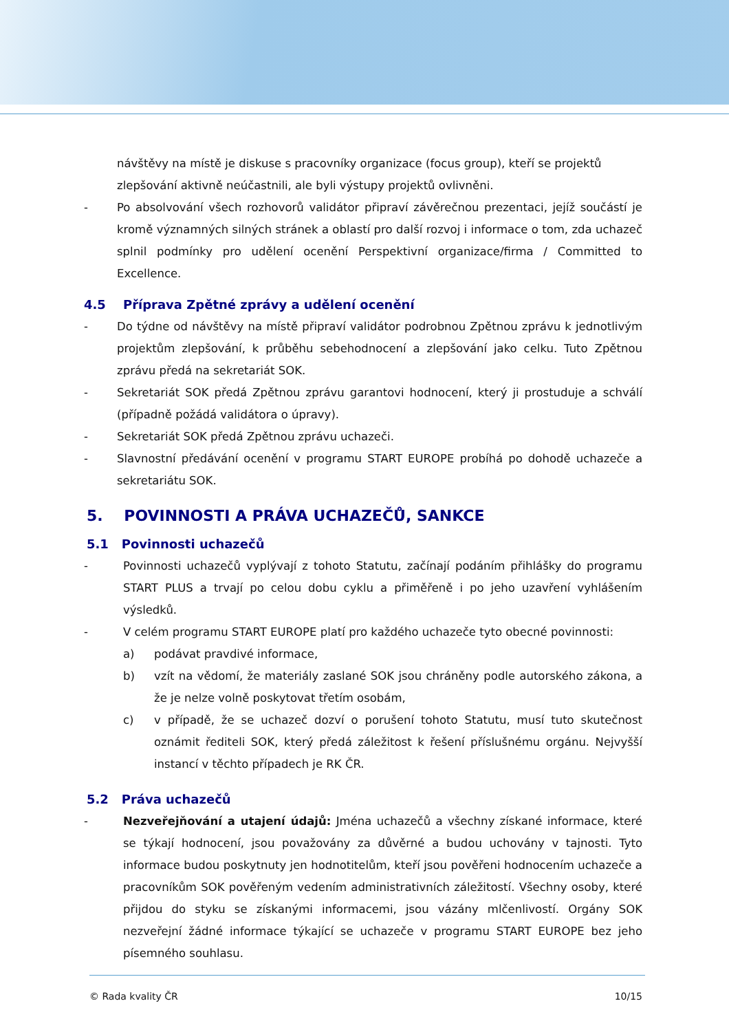návštěvy na místě je diskuse s pracovníky organizace (focus group), kteří se projektů zlepšování aktivně neúčastnili, ale byli výstupy projektů ovlivněni.
- Po absolvování všech rozhovorů validátor připraví závěrečnou prezentaci, jejíž součástí je kromě významných silných stránek a oblastí pro další rozvoj i informace o tom, zda uchazeč splnil podmínky pro udělení ocenění Perspektivní organizace/firma / Committed to Excellence.
4.5 Příprava Zpětné zprávy a udělení ocenění
- Do týdne od návštěvy na místě připraví validátor podrobnou Zpětnou zprávu k jednotlivým projektům zlepšování, k průběhu sebehodnocení a zlepšování jako celku. Tuto Zpětnou zprávu předá na sekretariát SOK.
- Sekretariát SOK předá Zpětnou zprávu garantovi hodnocení, který ji prostuduje a schválí (případně požádá validátora o úpravy).
- Sekretariát SOK předá Zpětnou zprávu uchazeči.
- Slavnostní předávání ocenění v programu START EUROPE probíhá po dohodě uchazeče a sekretariátu SOK.
5. POVINNOSTI A PRÁVA UCHAZEČŮ, SANKCE
5.1 Povinnosti uchazečů
- Povinnosti uchazečů vyplývají z tohoto Statutu, začínají podáním přihlášky do programu START PLUS a trvají po celou dobu cyklu a přiměřeně i po jeho uzavření vyhlášením výsledků.
- V celém programu START EUROPE platí pro každého uchazeče tyto obecné povinnosti:
a) podávat pravdivé informace,
b) vzít na vědomí, že materiály zaslané SOK jsou chráněny podle autorského zákona, a že je nelze volně poskytovat třetím osobám,
c) v případě, že se uchazeč dozví o porušení tohoto Statutu, musí tuto skutečnost oznámit řediteli SOK, který předá záležitost k řešení příslušnému orgánu. Nejvyšší instancí v těchto případech je RK ČR.
5.2 Práva uchazečů
- Nezveřejňování a utajení údajů: Jména uchazečů a všechny získané informace, které se týkají hodnocení, jsou považovány za důvěrné a budou uchovány v tajnosti. Tyto informace budou poskytnuty jen hodnotitelům, kteří jsou pověřeni hodnocením uchazeče a pracovníkům SOK pověřeným vedením administrativních záležitostí. Všechny osoby, které přijdou do styku se získanými informacemi, jsou vázány mlčenlivostí. Orgány SOK nezveřejní žádné informace týkající se uchazeče v programu START EUROPE bez jeho písemného souhlasu.
© Rada kvality ČR 10/15